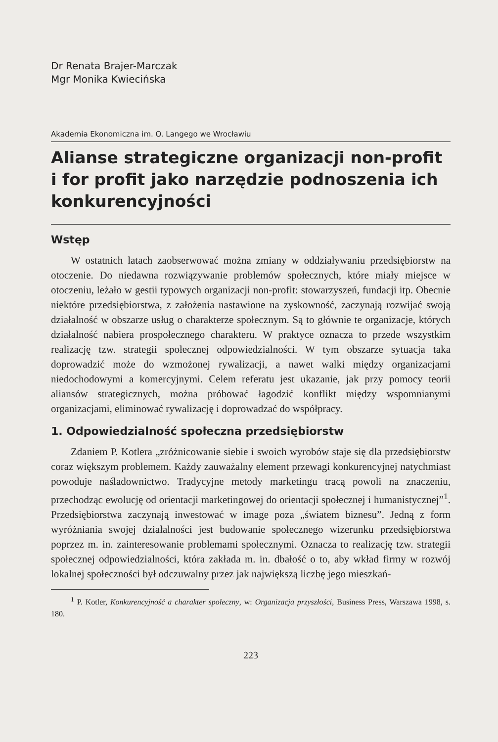Dr Renata Brajer-Marczak
Mgr Monika Kwiecińska
Akademia Ekonomiczna im. O. Langego we Wrocławiu
Alianse strategiczne organizacji non-profit i for profit jako narzędzie podnoszenia ich konkurencyjności
Wstęp
W ostatnich latach zaobserwować można zmiany w oddziaływaniu przedsiębiorstw na otoczenie. Do niedawna rozwiązywanie problemów społecznych, które miały miejsce w otoczeniu, leżało w gestii typowych organizacji non-profit: stowarzyszeń, fundacji itp. Obecnie niektóre przedsiębiorstwa, z założenia nastawione na zyskowność, zaczynają rozwijać swoją działalność w obszarze usług o charakterze społecznym. Są to głównie te organizacje, których działalność nabiera prospołecznego charakteru. W praktyce oznacza to przede wszystkim realizację tzw. strategii społecznej odpowiedzialności. W tym obszarze sytuacja taka doprowadzić może do wzmożonej rywalizacji, a nawet walki między organizacjami niedochodowymi a komercyjnymi. Celem referatu jest ukazanie, jak przy pomocy teorii aliansów strategicznych, można próbować łagodzić konflikt między wspomnianymi organizacjami, eliminować rywalizację i doprowadzać do współpracy.
1. Odpowiedzialność społeczna przedsiębiorstw
Zdaniem P. Kotlera „zróżnicowanie siebie i swoich wyrobów staje się dla przedsiębiorstw coraz większym problemem. Każdy zauważalny element przewagi konkurencyjnej natychmiast powoduje naśladownictwo. Tradycyjne metody marketingu tracą powoli na znaczeniu, przechodząc ewolucję od orientacji marketingowej do orientacji społecznej i humanistycznej”<sup>1</sup>. Przedsiębiorstwa zaczynają inwestować w image poza „światem biznesu”. Jedną z form wyróżniania swojej działalności jest budowanie społecznego wizerunku przedsiębiorstwa poprzez m. in. zainteresowanie problemami społecznymi. Oznacza to realizację tzw. strategii społecznej odpowiedzialności, która zakłada m. in. dbałość o to, aby wkład firmy w rozwój lokalnej społeczności był odczuwalny przez jak największą liczbę jego mieszkań-
<sup>1</sup> P. Kotler, Konkurencyjność a charakter społeczny, w: Organizacja przyszłości, Business Press, Warszawa 1998, s. 180.
223